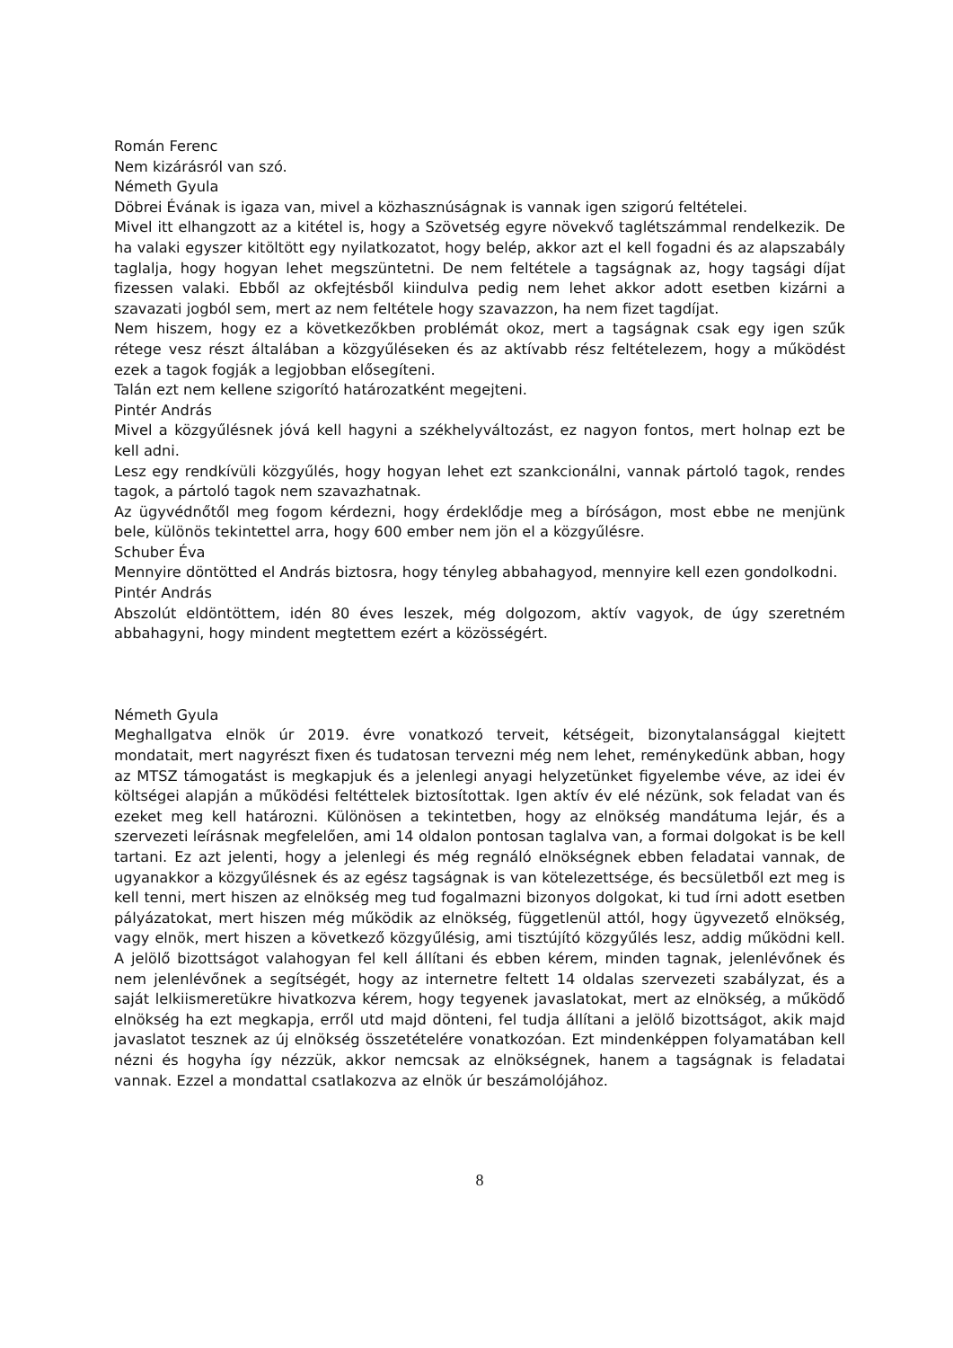Román Ferenc
Nem kizárásról van szó.
Németh Gyula
Döbrei Évának is igaza van, mivel a közhasznúságnak is vannak igen szigorú feltételei.
Mivel itt elhangzott az a kitétel is, hogy a Szövetség egyre növekvő taglétszámmal rendelkezik. De ha valaki egyszer kitöltött egy nyilatkozatot, hogy belép, akkor azt el kell fogadni és az alapszabály taglalja, hogy hogyan lehet megszüntetni. De nem feltétele a tagságnak az, hogy tagsági díjat fizessen valaki. Ebből az okfejtésből kiindulva pedig nem lehet akkor adott esetben kizárni a szavazati jogból sem, mert az nem feltétele hogy szavazzon, ha nem fizet tagdíjat.
Nem hiszem, hogy ez a következőkben problémát okoz, mert a tagságnak csak egy igen szűk rétege vesz részt általában a közgyűléseken és az aktívabb rész feltételezem, hogy a működést ezek a tagok fogják a legjobban elősegíteni.
Talán ezt nem kellene szigorító határozatként megejteni.
Pintér András
Mivel a közgyűlésnek jóvá kell hagyni a székhelyváltozást, ez nagyon fontos, mert holnap ezt be kell adni.
Lesz egy rendkívüli közgyűlés, hogy hogyan lehet ezt szankcionálni, vannak pártoló tagok, rendes tagok, a pártoló tagok nem szavazhatnak.
Az ügyvédnőtől meg fogom kérdezni, hogy érdeklődje meg a bíróságon, most ebbe ne menjünk bele, különös tekintettel arra, hogy 600 ember nem jön el a közgyűlésre.
Schuber Éva
Mennyire döntötted el András biztosra, hogy tényleg abbahagyod, mennyire kell ezen gondolkodni.
Pintér András
Abszolút eldöntöttem, idén 80 éves leszek, még dolgozom, aktív vagyok, de úgy szeretném abbahagyni, hogy mindent megtettem ezért a közösségért.
Németh Gyula
Meghallgatva elnök úr 2019. évre vonatkozó terveit, kétségeit, bizonytalansággal kiejtett mondatait, mert nagyrészt fixen és tudatosan tervezni még nem lehet, reménykedünk abban, hogy az MTSZ támogatást is megkapjuk és a jelenlegi anyagi helyzetünket figyelembe véve, az idei év költségei alapján a működési feltéttelek biztosítottak. Igen aktív év elé nézünk, sok feladat van és ezeket meg kell határozni. Különösen a tekintetben, hogy az elnökség mandátuma lejár, és a szervezeti leírásnak megfelelően, ami 14 oldalon pontosan taglalva van, a formai dolgokat is be kell tartani. Ez azt jelenti, hogy a jelenlegi és még regnáló elnökségnek ebben feladatai vannak, de ugyanakkor a közgyűlésnek és az egész tagságnak is van kötelezettsége, és becsületből ezt meg is kell tenni, mert hiszen az elnökség meg tud fogalmazni bizonyos dolgokat, ki tud írni adott esetben pályázatokat, mert hiszen még működik az elnökség, függetlenül attól, hogy ügyvezető elnökség, vagy elnök, mert hiszen a következő közgyűlésig, ami tisztújító közgyűlés lesz, addig működni kell. A jelölő bizottságot valahogyan fel kell állítani és ebben kérem, minden tagnak, jelenlévőnek és nem jelenlévőnek a segítségét, hogy az internetre feltett 14 oldalas szervezeti szabályzat, és a saját lelkiismeretükre hivatkozva kérem, hogy tegyenek javaslatokat, mert az elnökség, a működő elnökség ha ezt megkapja, erről utd majd dönteni, fel tudja állítani a jelölő bizottságot, akik majd javaslatot tesznek az új elnökség összetételére vonatkozóan. Ezt mindenképpen folyamatában kell nézni és hogyha így nézzük, akkor nemcsak az elnökségnek, hanem a tagságnak is feladatai vannak. Ezzel a mondattal csatlakozva az elnök úr beszámolójához.
8